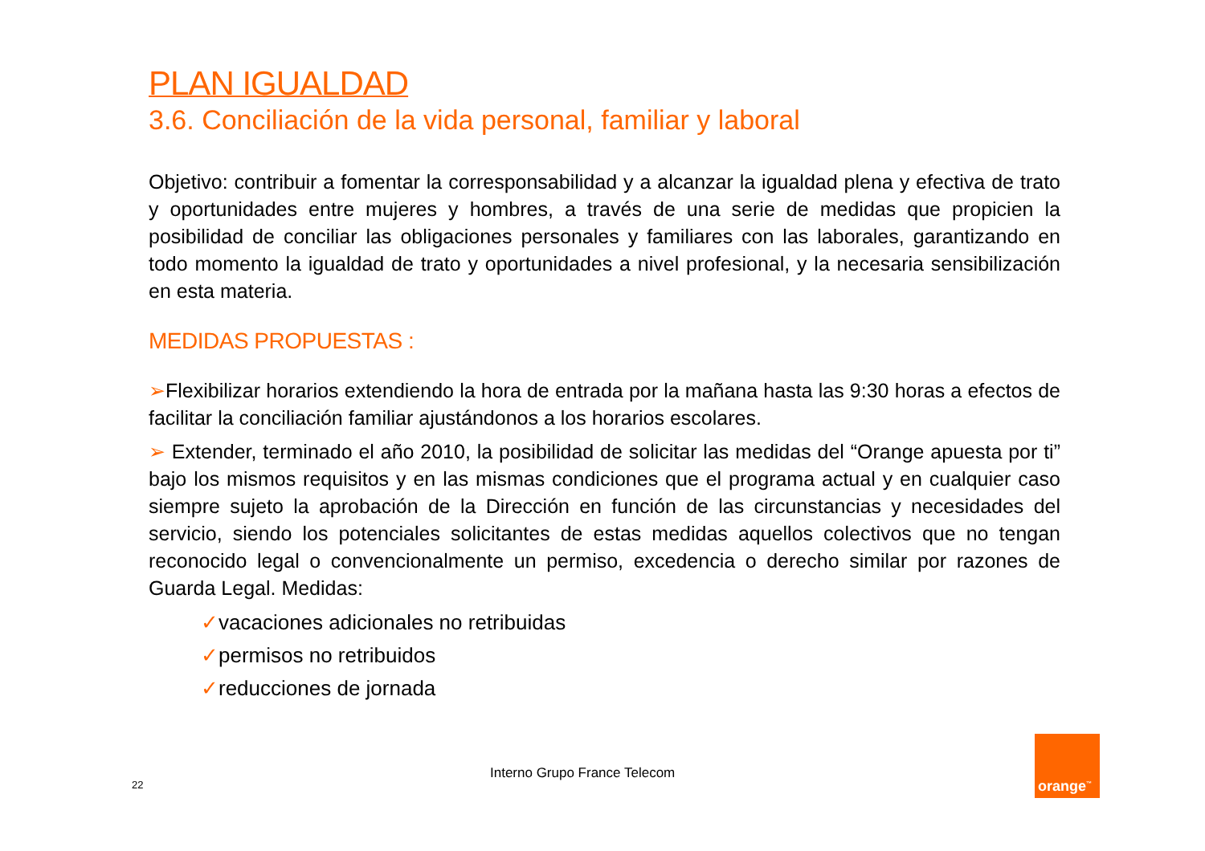PLAN IGUALDAD
3.6. Conciliación de la vida personal, familiar y laboral
Objetivo: contribuir a fomentar la corresponsabilidad y a alcanzar la igualdad plena y efectiva de trato y oportunidades entre mujeres y hombres, a través de una serie de medidas que propicien la posibilidad de conciliar las obligaciones personales y familiares con las laborales, garantizando en todo momento la igualdad de trato y oportunidades a nivel profesional, y la necesaria sensibilización en esta materia.
MEDIDAS PROPUESTAS :
➢Flexibilizar horarios extendiendo la hora de entrada por la mañana hasta las 9:30 horas a efectos de facilitar la conciliación familiar ajustándonos a los horarios escolares.
➢ Extender, terminado el año 2010, la posibilidad de solicitar las medidas del “Orange apuesta por ti” bajo los mismos requisitos y en las mismas condiciones que el programa actual y en cualquier caso siempre sujeto la aprobación de la Dirección en función de las circunstancias y necesidades del servicio, siendo los potenciales solicitantes de estas medidas aquellos colectivos que no tengan reconocido legal o convencionalmente un permiso, excedencia o derecho similar por razones de Guarda Legal. Medidas:
✓vacaciones adicionales no retribuidas
✓permisos no retribuidos
✓reducciones de jornada
Interno Grupo France Telecom
22
orange<sup>™</sup>